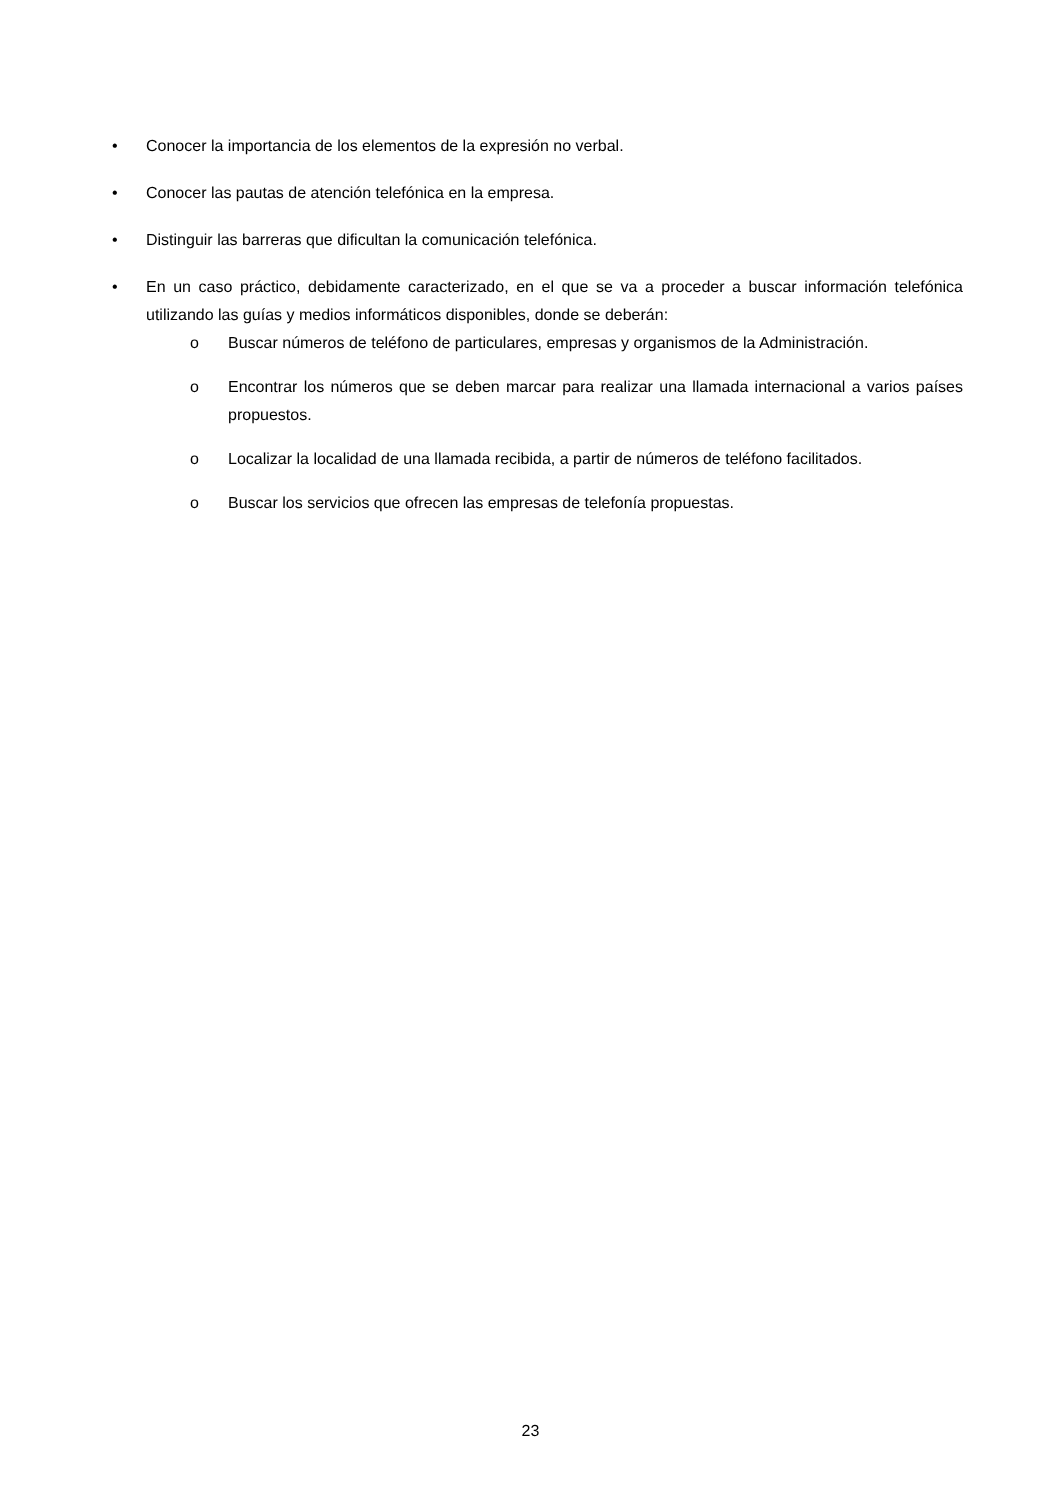• Conocer la importancia de los elementos de la expresión no verbal.
• Conocer las pautas de atención telefónica en la empresa.
• Distinguir las barreras que dificultan la comunicación telefónica.
• En un caso práctico, debidamente caracterizado, en el que se va a proceder a buscar información telefónica utilizando las guías y medios informáticos disponibles, donde se deberán:
o Buscar números de teléfono de particulares, empresas y organismos de la Administración.
o Encontrar los números que se deben marcar para realizar una llamada internacional a varios países propuestos.
o Localizar la localidad de una llamada recibida, a partir de números de teléfono facilitados.
o Buscar los servicios que ofrecen las empresas de telefonía propuestas.
23